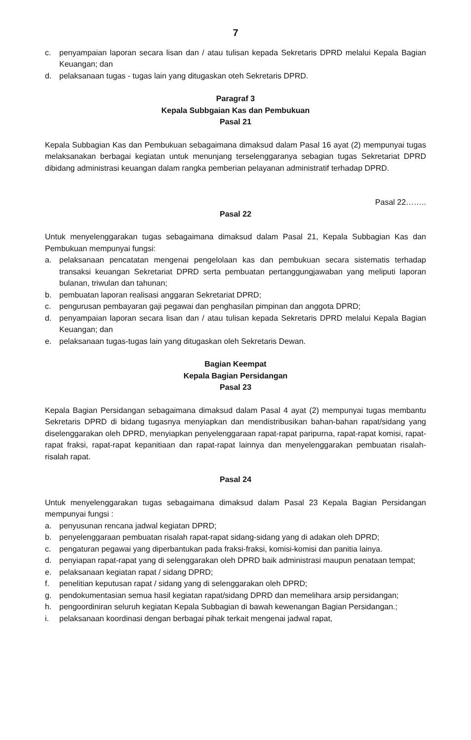7
c. penyampaian laporan secara lisan dan / atau tulisan kepada Sekretaris DPRD melalui Kepala Bagian Keuangan; dan
d. pelaksanaan tugas - tugas lain yang ditugaskan oteh Sekretaris DPRD.
Paragraf 3
Kepala Subbgaian Kas dan Pembukuan
Pasal 21
Kepala Subbagian Kas dan Pembukuan sebagaimana dimaksud dalam Pasal 16 ayat (2) mempunyai tugas melaksanakan berbagai kegiatan untuk menunjang terselenggaranya sebagian tugas Sekretariat DPRD dibidang administrasi keuangan dalam rangka pemberian pelayanan administratif terhadap DPRD.
Pasal 22……..
Pasal 22
Untuk menyelenggarakan tugas sebagaimana dimaksud dalam Pasal 21, Kepala Subbagian Kas dan Pembukuan mempunyai fungsi:
a. pelaksanaan pencatatan mengenai pengelolaan kas dan pembukuan secara sistematis terhadap transaksi keuangan Sekretariat DPRD serta pembuatan pertanggungjawaban yang meliputi laporan bulanan, triwulan dan tahunan;
b. pembuatan laporan realisasi anggaran Sekretariat DPRD;
c. pengurusan pembayaran gaji pegawai dan penghasilan pimpinan dan anggota DPRD;
d. penyampaian laporan secara lisan dan / atau tulisan kepada Sekretaris DPRD melalui Kepala Bagian Keuangan; dan
e. pelaksanaan tugas-tugas lain yang ditugaskan oleh Sekretaris Dewan.
Bagian Keempat
Kepala Bagian Persidangan
Pasal 23
Kepala Bagian Persidangan sebagaimana dimaksud dalam Pasal 4 ayat (2) mempunyai tugas membantu Sekretaris DPRD di bidang tugasnya menyiapkan dan mendistribusikan bahan-bahan rapat/sidang yang diselenggarakan oleh DPRD, menyiapkan penyelenggaraan rapat-rapat paripurna, rapat-rapat komisi, rapat-rapat fraksi, rapat-rapat kepanitiaan dan rapat-rapat lainnya dan menyelenggarakan pembuatan risalah-risalah rapat.
Pasal 24
Untuk menyelenggarakan tugas sebagaimana dimaksud dalam Pasal 23 Kepala Bagian Persidangan mempunyai fungsi :
a. penyusunan rencana jadwal kegiatan DPRD;
b. penyelenggaraan pembuatan risalah rapat-rapat sidang-sidang yang di adakan oleh DPRD;
c. pengaturan pegawai yang diperbantukan pada fraksi-fraksi, komisi-komisi dan panitia lainya.
d. penyiapan rapat-rapat yang di selenggarakan oleh DPRD baik administrasi maupun penataan tempat;
e. pelaksanaan kegiatan rapat / sidang DPRD;
f. penelitian keputusan rapat / sidang yang di selenggarakan oleh DPRD;
g. pendokumentasian semua hasil kegiatan rapat/sidang DPRD dan memelihara arsip persidangan;
h. pengoordiniran seluruh kegiatan Kepala Subbagian di bawah kewenangan Bagian Persidangan.;
i. pelaksanaan koordinasi dengan berbagai pihak terkait mengenai jadwal rapat,